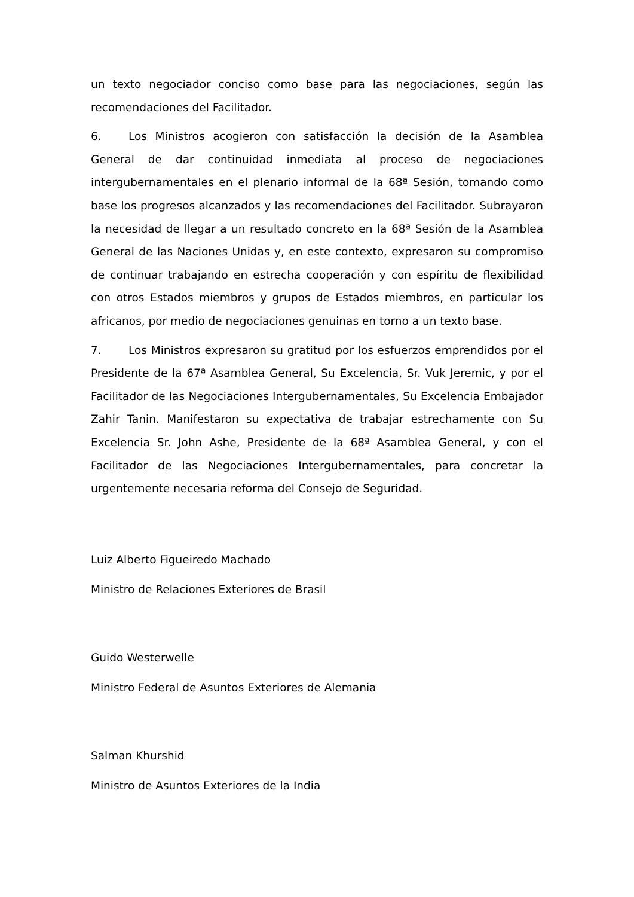un texto negociador conciso como base para las negociaciones, según las recomendaciones del Facilitador.
6. Los Ministros acogieron con satisfacción la decisión de la Asamblea General de dar continuidad inmediata al proceso de negociaciones intergubernamentales en el plenario informal de la 68ª Sesión, tomando como base los progresos alcanzados y las recomendaciones del Facilitador. Subrayaron la necesidad de llegar a un resultado concreto en la 68ª Sesión de la Asamblea General de las Naciones Unidas y, en este contexto, expresaron su compromiso de continuar trabajando en estrecha cooperación y con espíritu de flexibilidad con otros Estados miembros y grupos de Estados miembros, en particular los africanos, por medio de negociaciones genuinas en torno a un texto base.
7. Los Ministros expresaron su gratitud por los esfuerzos emprendidos por el Presidente de la 67ª Asamblea General, Su Excelencia, Sr. Vuk Jeremic, y por el Facilitador de las Negociaciones Intergubernamentales, Su Excelencia Embajador Zahir Tanin. Manifestaron su expectativa de trabajar estrechamente con Su Excelencia Sr. John Ashe, Presidente de la 68ª Asamblea General, y con el Facilitador de las Negociaciones Intergubernamentales, para concretar la urgentemente necesaria reforma del Consejo de Seguridad.
Luiz Alberto Figueiredo Machado
Ministro de Relaciones Exteriores de Brasil
Guido Westerwelle
Ministro Federal de Asuntos Exteriores de Alemania
Salman Khurshid
Ministro de Asuntos Exteriores de la India